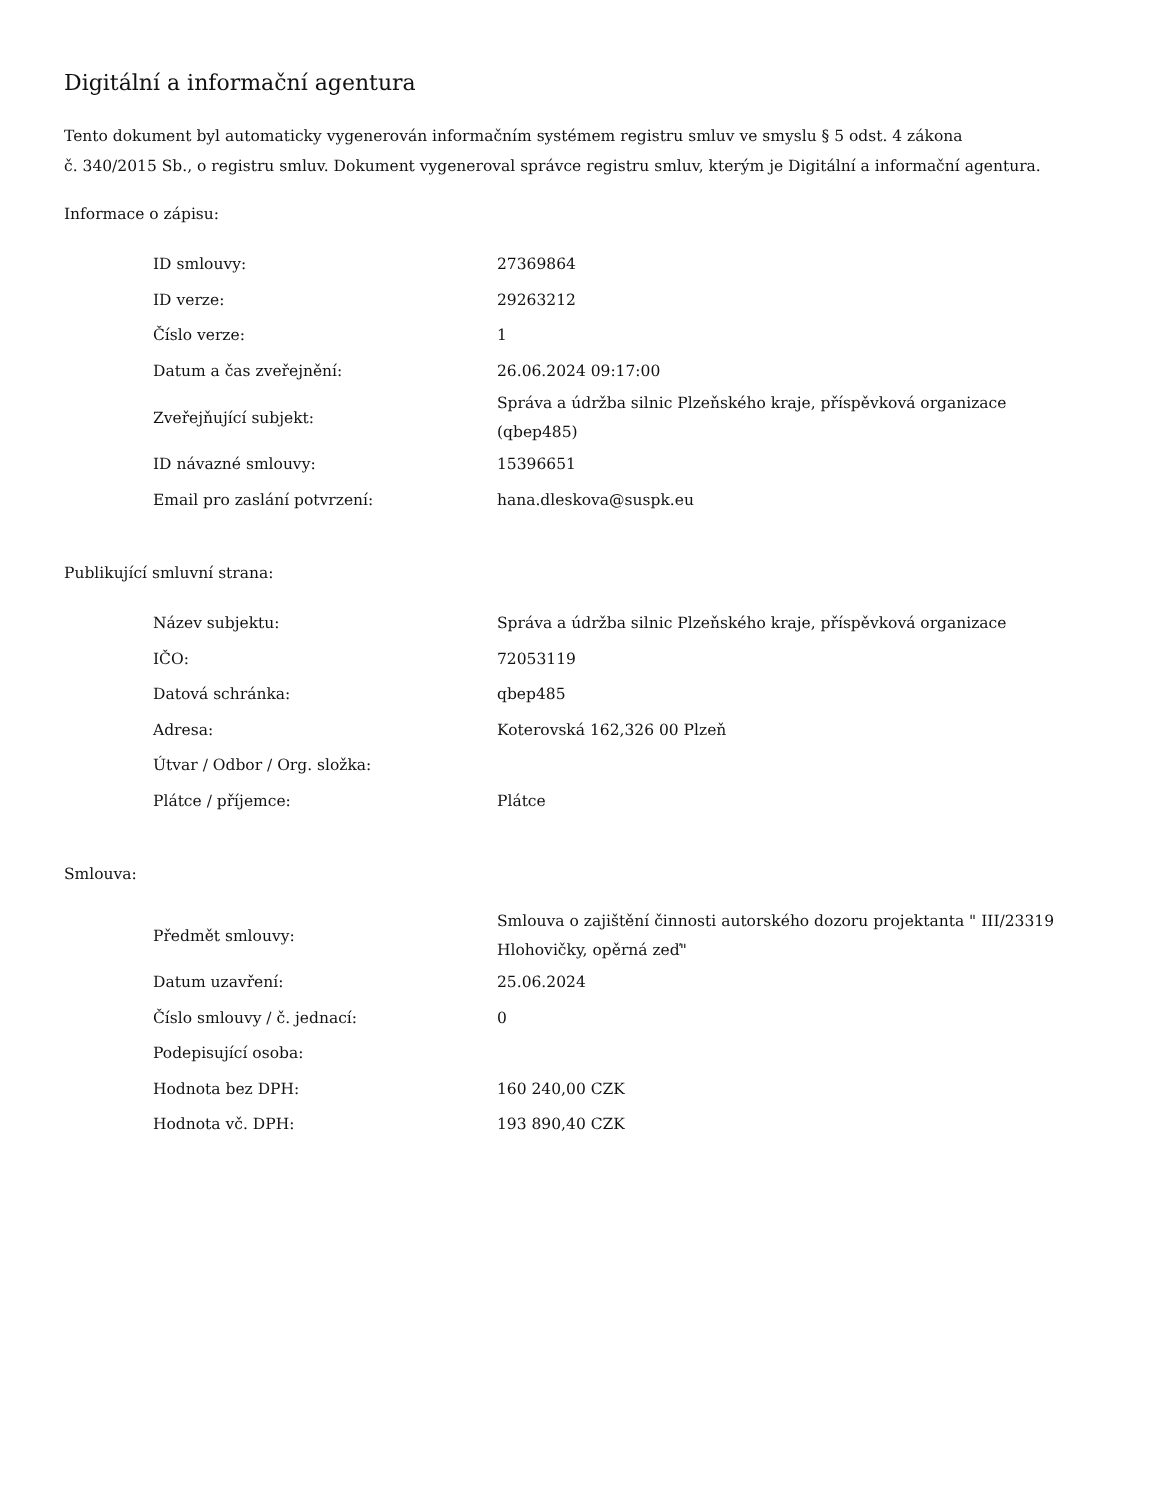Digitální a informační agentura
Tento dokument byl automaticky vygenerován informačním systémem registru smluv ve smyslu § 5 odst. 4 zákona
č. 340/2015 Sb., o registru smluv. Dokument vygeneroval správce registru smluv, kterým je Digitální a informační agentura.
Informace o zápisu:
| ID smlouvy: | 27369864 |
| ID verze: | 29263212 |
| Číslo verze: | 1 |
| Datum a čas zveřejnění: | 26.06.2024 09:17:00 |
| Zveřejňující subjekt: | Správa a údržba silnic Plzeňského kraje, příspěvková organizace (qbep485) |
| ID návazné smlouvy: | 15396651 |
| Email pro zaslání potvrzení: | hana.dleskova@suspk.eu |
Publikující smluvní strana:
| Název subjektu: | Správa a údržba silnic Plzeňského kraje, příspěvková organizace |
| IČO: | 72053119 |
| Datová schránka: | qbep485 |
| Adresa: | Koterovská 162,326 00 Plzeň |
| Útvar / Odbor / Org. složka: | |
| Plátce / příjemce: | Plátce |
Smlouva:
| Předmět smlouvy: | Smlouva o zajištění činnosti autorského dozoru projektanta " III/23319 Hlohovičky, opěrná zeď" |
| Datum uzavření: | 25.06.2024 |
| Číslo smlouvy / č. jednací: | 0 |
| Podepisující osoba: | |
| Hodnota bez DPH: | 160 240,00 CZK |
| Hodnota vč. DPH: | 193 890,40 CZK |